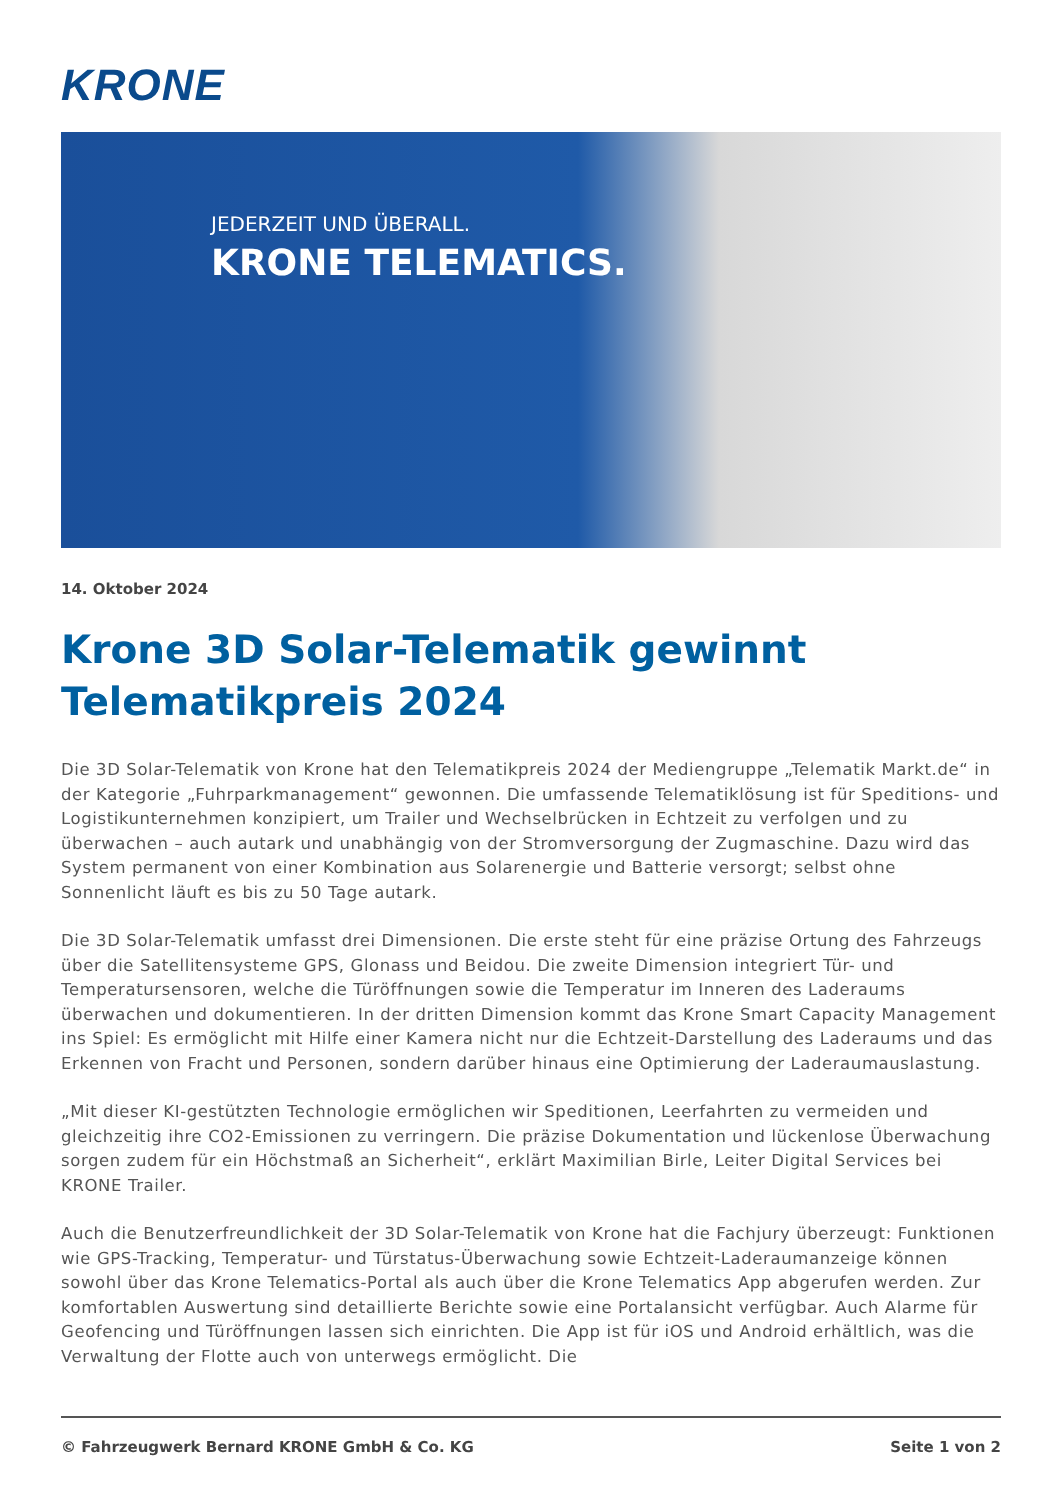KRONE
JEDERZEIT UND ÜBERALL.
KRONE TELEMATICS.
14. Oktober 2024
Krone 3D Solar-Telematik gewinnt Telematikpreis 2024
Die 3D Solar-Telematik von Krone hat den Telematikpreis 2024 der Mediengruppe „Telematik Markt.de“ in der Kategorie „Fuhrparkmanagement“ gewonnen. Die umfassende Telematiklösung ist für Speditions- und Logistikunternehmen konzipiert, um Trailer und Wechselbrücken in Echtzeit zu verfolgen und zu überwachen – auch autark und unabhängig von der Stromversorgung der Zugmaschine. Dazu wird das System permanent von einer Kombination aus Solarenergie und Batterie versorgt; selbst ohne Sonnenlicht läuft es bis zu 50 Tage autark.
Die 3D Solar-Telematik umfasst drei Dimensionen. Die erste steht für eine präzise Ortung des Fahrzeugs über die Satellitensysteme GPS, Glonass und Beidou. Die zweite Dimension integriert Tür- und Temperatursensoren, welche die Türöffnungen sowie die Temperatur im Inneren des Laderaums überwachen und dokumentieren. In der dritten Dimension kommt das Krone Smart Capacity Management ins Spiel: Es ermöglicht mit Hilfe einer Kamera nicht nur die Echtzeit-Darstellung des Laderaums und das Erkennen von Fracht und Personen, sondern darüber hinaus eine Optimierung der Laderaumauslastung.
„Mit dieser KI-gestützten Technologie ermöglichen wir Speditionen, Leerfahrten zu vermeiden und gleichzeitig ihre CO2-Emissionen zu verringern. Die präzise Dokumentation und lückenlose Überwachung sorgen zudem für ein Höchstmaß an Sicherheit“, erklärt Maximilian Birle, Leiter Digital Services bei KRONE Trailer.
Auch die Benutzerfreundlichkeit der 3D Solar-Telematik von Krone hat die Fachjury überzeugt: Funktionen wie GPS-Tracking, Temperatur- und Türstatus-Überwachung sowie Echtzeit-Laderaumanzeige können sowohl über das Krone Telematics-Portal als auch über die Krone Telematics App abgerufen werden. Zur komfortablen Auswertung sind detaillierte Berichte sowie eine Portalansicht verfügbar. Auch Alarme für Geofencing und Türöffnungen lassen sich einrichten. Die App ist für iOS und Android erhältlich, was die Verwaltung der Flotte auch von unterwegs ermöglicht. Die
© Fahrzeugwerk Bernard KRONE GmbH & Co. KG Seite 1 von 2